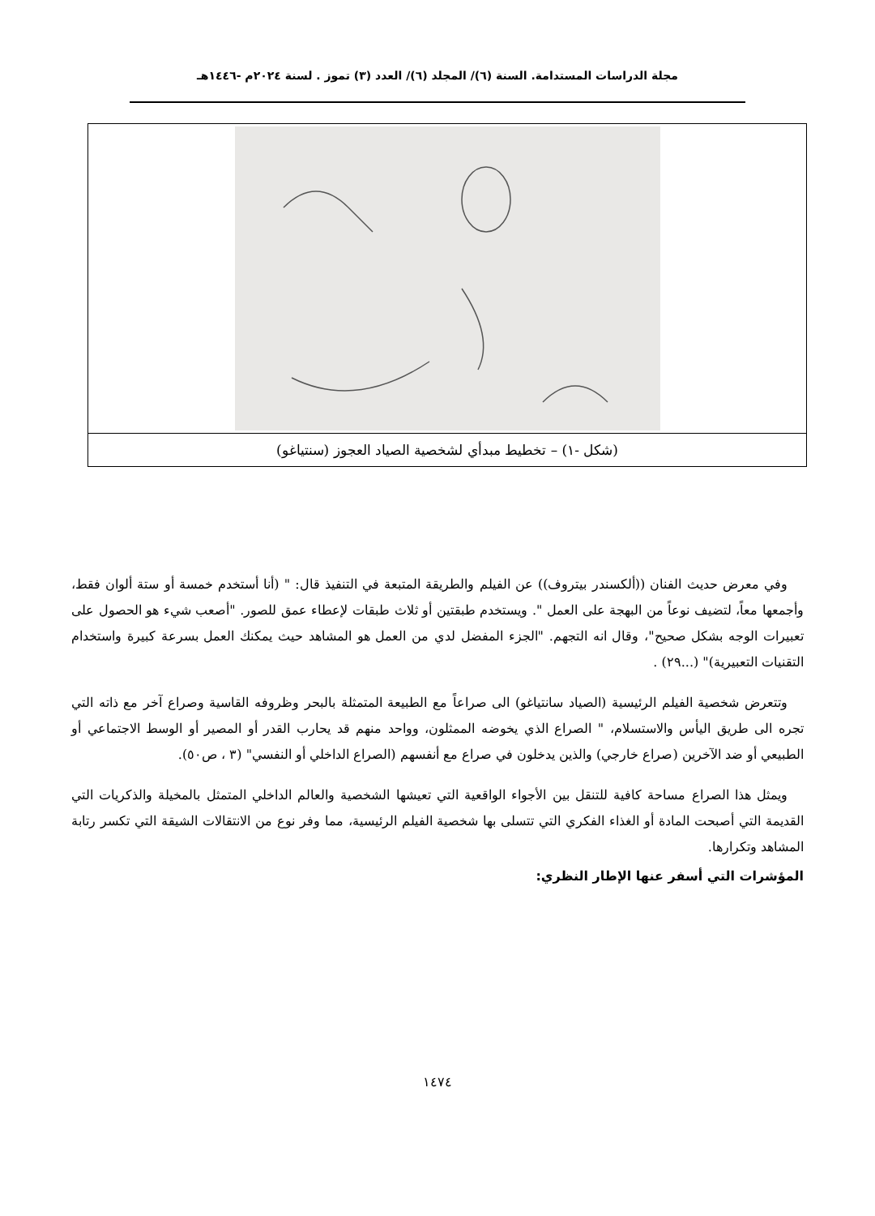مجلة الدراسات المستدامة. السنة (٦)/ المجلد (٦)/ العدد (٣) تموز . لسنة ٢٠٢٤م -١٤٤٦هـ
| (شكل -١) – تخطيط مبدأي لشخصية الصياد العجوز (سنتياغو) |
وفي معرض حديث الفنان ((ألكسندر بيتروف)) عن الفيلم والطريقة المتبعة في التنفيذ قال: " (أنا أستخدم خمسة أو ستة ألوان فقط، وأجمعها معاً، لتضيف نوعاً من البهجة على العمل ". ويستخدم طبقتين أو ثلاث طبقات لإعطاء عمق للصور. "أصعب شيء هو الحصول على تعبيرات الوجه بشكل صحيح"، وقال انه التجهم. "الجزء المفضل لدي من العمل هو المشاهد حيث يمكنك العمل بسرعة كبيرة واستخدام التقنيات التعبيرية)" (...٢٩) .
وتتعرض شخصية الفيلم الرئيسية (الصياد سانتياغو) الى صراعاً مع الطبيعة المتمثلة بالبحر وظروفه القاسية وصراع آخر مع ذاته التي تجره الى طريق اليأس والاستسلام، " الصراع الذي يخوضه الممثلون، وواحد منهم قد يحارب القدر أو المصير أو الوسط الاجتماعي أو الطبيعي أو ضد الآخرين (صراع خارجي) والذين يدخلون في صراع مع أنفسهم (الصراع الداخلي أو النفسي" (٣ ، ص٥٠).
ويمثل هذا الصراع مساحة كافية للتنقل بين الأجواء الواقعية التي تعيشها الشخصية والعالم الداخلي المتمثل بالمخيلة والذكريات التي القديمة التي أصبحت المادة أو الغذاء الفكري التي تتسلى بها شخصية الفيلم الرئيسية، مما وفر نوع من الانتقالات الشيقة التي تكسر رتابة المشاهد وتكرارها.
المؤشرات التي أسفر عنها الإطار النظري:
١٤٧٤